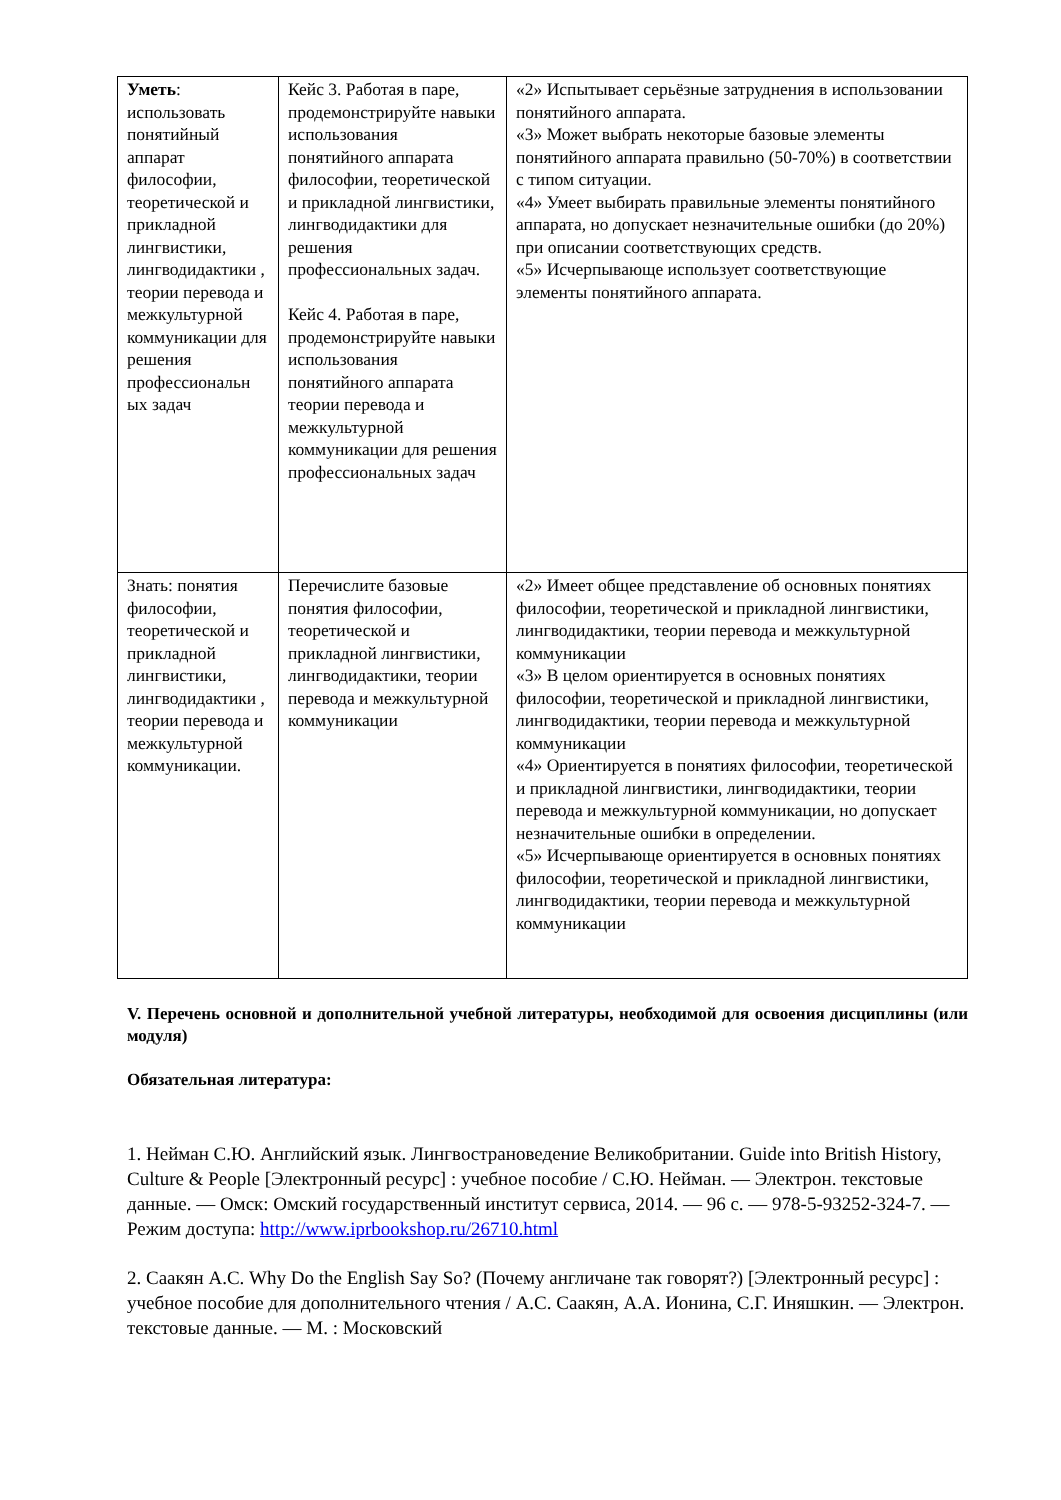| Уметь : использовать понятийный аппарат философии, теоретической и прикладной лингвистики, лингводидактики , теории перевода и межкультурной коммуникации для решения профессиональн ых задач | Кейс 3. Работая в паре, продемонстрируйте навыки использования понятийного аппарата философии, теоретической и прикладной лингвистики, лингводидактики для решения профессиональных задач. Кейс 4. Работая в паре, продемонстрируйте навыки использования понятийного аппарата теории перевода и межкультурной коммуникации для решения профессиональных задач | «2» Испытывает серьёзные затруднения в использовании понятийного аппарата. «3» Может выбрать некоторые базовые элементы понятийного аппарата правильно (50-70%) в соответствии с типом ситуации. «4» Умеет выбирать правильные элементы понятийного аппарата, но допускает незначительные ошибки (до 20%) при описании соответствующих средств. «5» Исчерпывающе использует соответствующие элементы понятийного аппарата. |
| Знать: понятия философии, теоретической и прикладной лингвистики, лингводидактики , теории перевода и межкультурной коммуникации. | Перечислите базовые понятия философии, теоретической и прикладной лингвистики, лингводидактики, теории перевода и межкультурной коммуникации | «2» Имеет общее представление об основных понятиях философии, теоретической и прикладной лингвистики, лингводидактики, теории перевода и межкультурной коммуникации «3» В целом ориентируется в основных понятиях философии, теоретической и прикладной лингвистики, лингводидактики, теории перевода и межкультурной коммуникации «4» Ориентируется в понятиях философии, теоретической и прикладной лингвистики, лингводидактики, теории перевода и межкультурной коммуникации, но допускает незначительные ошибки в определении. «5» Исчерпывающе ориентируется в основных понятиях философии, теоретической и прикладной лингвистики, лингводидактики, теории перевода и межкультурной коммуникации |
V. Перечень основной и дополнительной учебной литературы, необходимой для освоения дисциплины (или модуля)
Обязательная литература:
1. Нейман С.Ю. Английский язык. Лингвострановедение Великобритании. Guide into British History, Culture & People [Электронный ресурс] : учебное пособие / С.Ю. Нейман. — Электрон. текстовые данные. — Омск: Омский государственный институт сервиса, 2014. — 96 c. — 978-5-93252-324-7. — Режим доступа: http://www.iprbookshop.ru/26710.html
2. Саакян А.С. Why Do the English Say So? (Почему англичане так говорят?) [Электронный ресурс] : учебное пособие для дополнительного чтения / А.С. Саакян, А.А. Ионина, С.Г. Иняшкин. — Электрон. текстовые данные. — М. : Московский